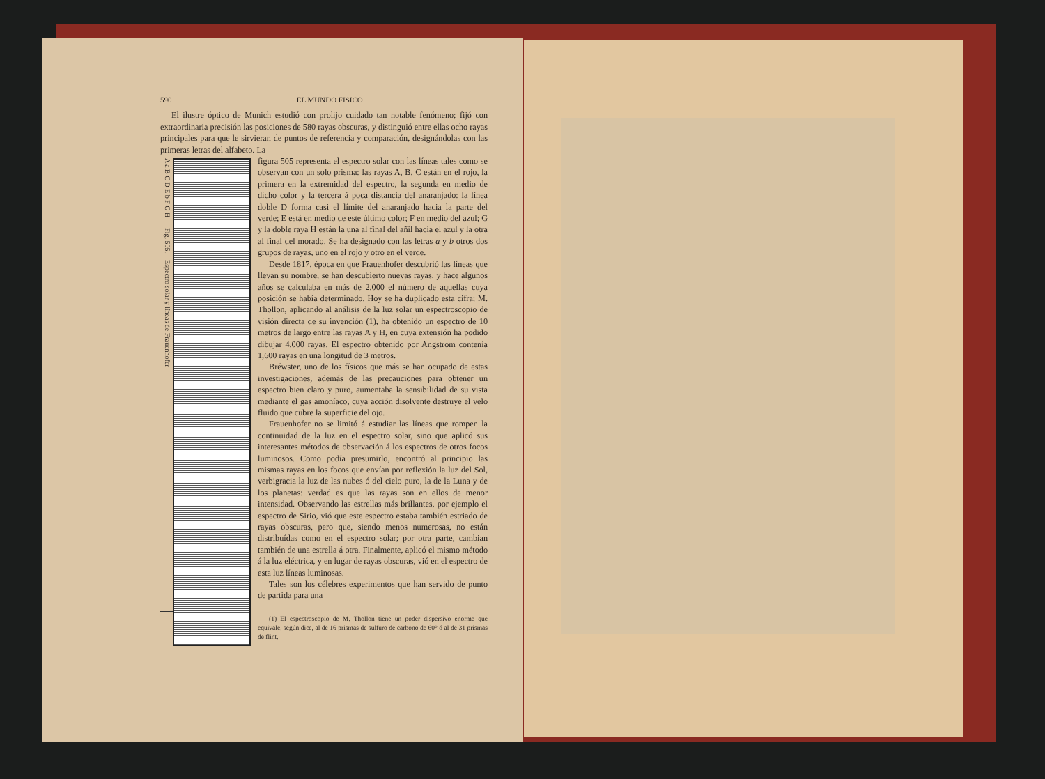590 EL MUNDO FISICO
El ilustre óptico de Munich estudió con prolijo cuidado tan notable fenómeno; fijó con extraordinaria precisión las posiciones de 580 rayas obscuras, y distinguió entre ellas ocho rayas principales para que le sirvieran de puntos de referencia y comparación, designándolas con las primeras letras del alfabeto. La
A a B C D E b F G H — Fig. 505.—Espectro solar y líneas de Frauenhofer
figura 505 representa el espectro solar con las líneas tales como se observan con un solo prisma: las rayas A, B, C están en el rojo, la primera en la extremidad del espectro, la segunda en medio de dicho color y la tercera á poca distancia del anaranjado: la línea doble D forma casi el límite del anaranjado hacia la parte del verde; E está en medio de este último color; F en medio del azul; G y la doble raya H están la una al final del añil hacia el azul y la otra al final del morado. Se ha designado con las letras a y b otros dos grupos de rayas, uno en el rojo y otro en el verde.
Desde 1817, época en que Frauenhofer descubrió las líneas que llevan su nombre, se han descubierto nuevas rayas, y hace algunos años se calculaba en más de 2,000 el número de aquellas cuya posición se había determinado. Hoy se ha duplicado esta cifra; M. Thollon, aplicando al análisis de la luz solar un espectroscopio de visión directa de su invención (1), ha obtenido un espectro de 10 metros de largo entre las rayas A y H, en cuya extensión ha podido dibujar 4,000 rayas. El espectro obtenido por Angstrom contenía 1,600 rayas en una longitud de 3 metros.
Bréwster, uno de los físicos que más se han ocupado de estas investigaciones, además de las precauciones para obtener un espectro bien claro y puro, aumentaba la sensibilidad de su vista mediante el gas amoníaco, cuya acción disolvente destruye el velo fluido que cubre la superficie del ojo.
Frauenhofer no se limitó á estudiar las líneas que rompen la continuidad de la luz en el espectro solar, sino que aplicó sus interesantes métodos de observación á los espectros de otros focos luminosos. Como podía presumirlo, encontró al principio las mismas rayas en los focos que envían por reflexión la luz del Sol, verbigracia la luz de las nubes ó del cielo puro, la de la Luna y de los planetas: verdad es que las rayas son en ellos de menor intensidad. Observando las estrellas más brillantes, por ejemplo el espectro de Sirio, vió que este espectro estaba también estriado de rayas obscuras, pero que, siendo menos numerosas, no están distribuídas como en el espectro solar; por otra parte, cambian también de una estrella á otra. Finalmente, aplicó el mismo método á la luz eléctrica, y en lugar de rayas obscuras, vió en el espectro de esta luz líneas luminosas.
Tales son los célebres experimentos que han servido de punto de partida para una
(1) El espectroscopio de M. Thollon tiene un poder dispersivo enorme que equivale, según dice, al de 16 prismas de sulfuro de carbono de 60° ó al de 31 prismas de flint.